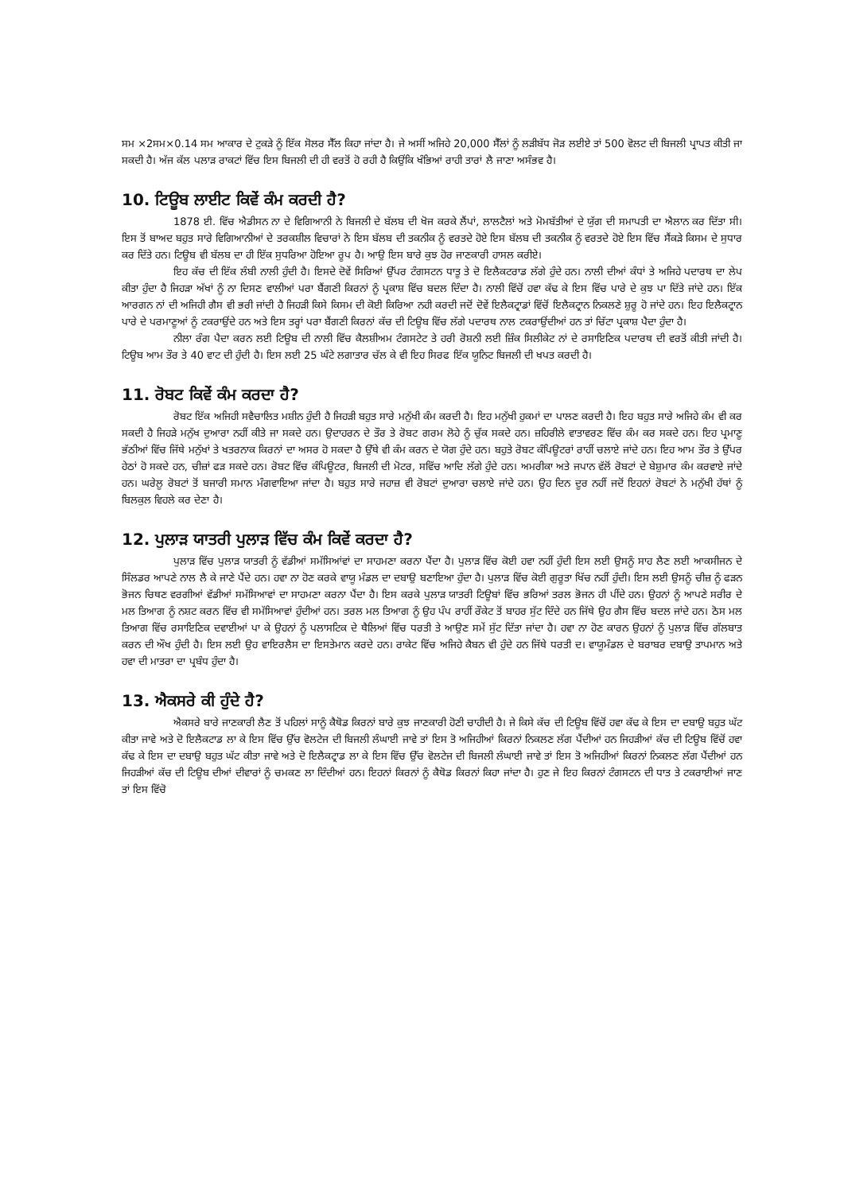ਸਮ ×2ਸਮ×0.14 ਸਮ ਆਕਾਰ ਦੇ ਟੁਕੜੇ ਨੂੰ ਇੱਕ ਸੋਲਰ ਸੈੱਲ ਕਿਹਾ ਜਾਂਦਾ ਹੈ। ਜੇ ਅਸੀਂ ਅਜਿਹੇ 20,000 ਸੈੱਲਾਂ ਨੂੰ ਲੜੀਬੱਧ ਜੋੜ ਲਈਏ ਤਾਂ 500 ਵੋਲਟ ਦੀ ਬਿਜਲੀ ਪ੍ਰਾਪਤ ਕੀਤੀ ਜਾ ਸਕਦੀ ਹੈ। ਅੱਜ ਕੱਲ ਪਲਾੜ ਰਾਕਟਾਂ ਵਿੱਚ ਇਸ ਬਿਜਲੀ ਦੀ ਹੀ ਵਰਤੋਂ ਹੋ ਰਹੀ ਹੈ ਕਿਉਂਕਿ ਖੰਭਿਆਂ ਰਾਹੀ ਤਾਰਾਂ ਲੈ ਜਾਣਾ ਅਸੰਭਵ ਹੈ।
10. ਟਿਊਬ ਲਾਈਟ ਕਿਵੇਂ ਕੰਮ ਕਰਦੀ ਹੈ?
1878 ਈ. ਵਿੱਚ ਐਡੀਸਨ ਨਾ ਦੇ ਵਿਗਿਆਨੀ ਨੇ ਬਿਜਲੀ ਦੇ ਬੱਲਬ ਦੀ ਖੋਜ ਕਰਕੇ ਲੈਂਪਾਂ, ਲਾਲਟੈਲਾਂ ਅਤੇ ਮੋਮਬੱਤੀਆਂ ਦੇ ਯੁੱਗ ਦੀ ਸਮਾਪਤੀ ਦਾ ਐਲਾਨ ਕਰ ਦਿੱਤਾ ਸੀ। ਇਸ ਤੋਂ ਬਾਅਦ ਬਹੁਤ ਸਾਰੇ ਵਿਗਿਆਨੀਆਂ ਦੇ ਤਰਕਸ਼ੀਲ ਵਿਚਾਰਾਂ ਨੇ ਇਸ ਬੱਲਬ ਦੀ ਤਕਨੀਕ ਨੂੰ ਵਰਤਦੇ ਹੋਏ ਇਸ ਬੱਲਬ ਦੀ ਤਕਨੀਕ ਨੂੰ ਵਰਤਦੇ ਹੋਏ ਇਸ ਵਿੱਚ ਸੈਂਕੜੇ ਕਿਸਮ ਦੇ ਸੁਧਾਰ ਕਰ ਦਿੱਤੇ ਹਨ। ਟਿਊਬ ਵੀ ਬੱਲਬ ਦਾ ਹੀ ਇੱਕ ਸੁਧਰਿਆ ਹੋਇਆ ਰੂਪ ਹੈ। ਆਉ ਇਸ ਬਾਰੇ ਕੁਝ ਹੋਰ ਜਾਣਕਾਰੀ ਹਾਸਲ ਕਰੀਏ।
ਇਹ ਕੱਚ ਦੀ ਇੱਕ ਲੰਬੀ ਨਾਲੀ ਹੁੰਦੀ ਹੈ। ਇਸਦੇ ਦੋਵੇਂ ਸਿਰਿਆਂ ਉੱਪਰ ਟੰਗਸਟਨ ਧਾਤੂ ਤੇ ਦੋ ਇਲੈਕਟਰਾਡ ਲੱਗੇ ਹੁੰਦੇ ਹਨ। ਨਾਲੀ ਦੀਆਂ ਕੰਧਾਂ ਤੇ ਅਜਿਹੇ ਪਦਾਰਥ ਦਾ ਲੇਪ ਕੀਤਾ ਹੁੰਦਾ ਹੈ ਜਿਹੜਾ ਅੱਖਾਂ ਨੂੰ ਨਾ ਦਿਸਣ ਵਾਲੀਆਂ ਪਰਾ ਬੈਂਗਣੀ ਕਿਰਨਾਂ ਨੂੰ ਪ੍ਰਕਾਸ਼ ਵਿੱਚ ਬਦਲ ਦਿੰਦਾ ਹੈ। ਨਾਲੀ ਵਿੱਚੋਂ ਹਵਾ ਕੱਢ ਕੇ ਇਸ ਵਿੱਚ ਪਾਰੇ ਦੇ ਕੁਝ ਪਾ ਦਿੱਤੇ ਜਾਂਦੇ ਹਨ। ਇੱਕ ਆਰਗਨ ਨਾਂ ਦੀ ਅਜਿਹੀ ਗੈਸ ਵੀ ਭਰੀ ਜਾਂਦੀ ਹੈ ਜਿਹੜੀ ਕਿਸੇ ਕਿਸਮ ਦੀ ਕੋਈ ਕਿਰਿਆ ਨਹੀ ਕਰਦੀ ਜਦੋਂ ਦੋਵੇਂ ਇਲੈਕਟ੍ਰਾਡਾਂ ਵਿੱਚੋਂ ਇਲੈਕਟ੍ਰਾਨ ਨਿਕਲਣੇ ਸ਼ੁਰੂ ਹੋ ਜਾਂਦੇ ਹਨ। ਇਹ ਇਲੈਕਟ੍ਰਾਨ ਪਾਰੇ ਦੇ ਪਰਮਾਣੂਆਂ ਨੂੰ ਟਕਰਾਉਂਦੇ ਹਨ ਅਤੇ ਇਸ ਤਰ੍ਹਾਂ ਪਰਾ ਬੈਂਗਣੀ ਕਿਰਨਾਂ ਕੱਚ ਦੀ ਟਿਊਬ ਵਿੱਚ ਲੱਗੇ ਪਦਾਰਥ ਨਾਲ ਟਕਰਾਉਂਦੀਆਂ ਹਨ ਤਾਂ ਚਿੱਟਾ ਪ੍ਰਕਾਸ਼ ਪੈਦਾ ਹੁੰਦਾ ਹੈ।
ਨੀਲਾ ਰੰਗ ਪੈਦਾ ਕਰਨ ਲਈ ਟਿਊਬ ਦੀ ਨਾਲੀ ਵਿੱਚ ਕੈਲਸ਼ੀਅਮ ਟੰਗਸਟੇਟ ਤੇ ਹਰੀ ਰੋਸ਼ਨੀ ਲਈ ਜ਼ਿੰਕ ਸਿਲੀਕੇਟ ਨਾਂ ਦੇ ਰਸਾਇਣਿਕ ਪਦਾਰਥ ਦੀ ਵਰਤੋਂ ਕੀਤੀ ਜਾਂਦੀ ਹੈ। ਟਿਊਬ ਆਮ ਤੌਰ ਤੇ 40 ਵਾਟ ਦੀ ਹੁੰਦੀ ਹੈ। ਇਸ ਲਈ 25 ਘੰਟੇ ਲਗਾਤਾਰ ਚੱਲ ਕੇ ਵੀ ਇਹ ਸਿਰਫ ਇੱਕ ਯੂਨਿਟ ਬਿਜਲੀ ਦੀ ਖਪਤ ਕਰਦੀ ਹੈ।
11. ਰੋਬਟ ਕਿਵੇਂ ਕੰਮ ਕਰਦਾ ਹੈ?
ਰੋਬਟ ਇੱਕ ਅਜਿਹੀ ਸਵੈਚਾਲਿਤ ਮਸ਼ੀਨ ਹੁੰਦੀ ਹੈ ਜਿਹੜੀ ਬਹੁਤ ਸਾਰੇ ਮਨੁੱਖੀ ਕੰਮ ਕਰਦੀ ਹੈ। ਇਹ ਮਨੁੱਖੀ ਹੁਕਮਾਂ ਦਾ ਪਾਲਣ ਕਰਦੀ ਹੈ। ਇਹ ਬਹੁਤ ਸਾਰੇ ਅਜਿਹੇ ਕੰਮ ਵੀ ਕਰ ਸਕਦੀ ਹੈ ਜਿਹੜੇ ਮਨੁੱਖ ਦੁਆਰਾ ਨਹੀਂ ਕੀਤੇ ਜਾ ਸਕਦੇ ਹਨ। ਉਦਾਹਰਨ ਦੇ ਤੌਰ ਤੇ ਰੋਬਟ ਗਰਮ ਲੋਹੇ ਨੂੰ ਚੁੱਕ ਸਕਦੇ ਹਨ। ਜ਼ਹਿਰੀਲੇ ਵਾਤਾਵਰਣ ਵਿੱਚ ਕੰਮ ਕਰ ਸਕਦੇ ਹਨ। ਇਹ ਪ੍ਰਮਾਣੂ ਭੱਠੀਆਂ ਵਿੱਚ ਜਿੱਥੇ ਮਨੁੱਖਾਂ ਤੇ ਖਤਰਨਾਕ ਕਿਰਨਾਂ ਦਾ ਅਸਰ ਹੋ ਸਕਦਾ ਹੈ ਉੱਥੇ ਵੀ ਕੰਮ ਕਰਨ ਦੇ ਯੋਗ ਹੁੰਦੇ ਹਨ। ਬਹੁਤੇ ਰੋਬਟ ਕੰਪਿਊਟਰਾਂ ਰਾਹੀਂ ਚਲਾਏ ਜਾਂਦੇ ਹਨ। ਇਹ ਆਮ ਤੌਰ ਤੇ ਉੱਪਰ ਹੇਠਾਂ ਹੋ ਸਕਦੇ ਹਨ, ਚੀਜ਼ਾਂ ਫੜ ਸਕਦੇ ਹਨ। ਰੋਬਟ ਵਿੱਚ ਕੰਪਿਊਟਰ, ਬਿਜਲੀ ਦੀ ਮੋਟਰ, ਸਵਿੱਚ ਆਦਿ ਲੱਗੇ ਹੁੰਦੇ ਹਨ। ਅਮਰੀਕਾ ਅਤੇ ਜਪਾਨ ਵੱਲੋਂ ਰੋਬਟਾਂ ਦੇ ਬੇਸ਼ੁਮਾਰ ਕੰਮ ਕਰਵਾਏ ਜਾਂਦੇ ਹਨ। ਘਰੇਲੂ ਰੋਬਟਾਂ ਤੋਂ ਬਜਾਰੀ ਸਮਾਨ ਮੰਗਵਾਇਆ ਜਾਂਦਾ ਹੈ। ਬਹੁਤ ਸਾਰੇ ਜਹਾਜ਼ ਵੀ ਰੋਬਟਾਂ ਦੁਆਰਾ ਚਲਾਏ ਜਾਂਦੇ ਹਨ। ਉਹ ਦਿਨ ਦੂਰ ਨਹੀਂ ਜਦੋਂ ਇਹਨਾਂ ਰੋਬਟਾਂ ਨੇ ਮਨੁੱਖੀ ਹੱਥਾਂ ਨੂੰ ਬਿਲਕੁਲ ਵਿਹਲੇ ਕਰ ਦੇਣਾ ਹੈ।
12. ਪੁਲਾੜ ਯਾਤਰੀ ਪੁਲਾੜ ਵਿੱਚ ਕੰਮ ਕਿਵੇਂ ਕਰਦਾ ਹੈ?
ਪੁਲਾੜ ਵਿੱਚ ਪੁਲਾੜ ਯਾਤਰੀ ਨੂੰ ਵੱਡੀਆਂ ਸਮੱਸਿਆਂਵਾਂ ਦਾ ਸਾਹਮਣਾ ਕਰਨਾ ਪੈਂਦਾ ਹੈ। ਪੁਲਾੜ ਵਿੱਚ ਕੋਈ ਹਵਾ ਨਹੀਂ ਹੁੰਦੀ ਇਸ ਲਈ ਉਸਨੂੰ ਸਾਹ ਲੈਣ ਲਈ ਆਕਸੀਜਨ ਦੇ ਸਿੰਲਡਰ ਆਪਣੇ ਨਾਲ ਲੈ ਕੇ ਜਾਣੇ ਪੈਂਦੇ ਹਨ। ਹਵਾ ਨਾ ਹੋਣ ਕਰਕੇ ਵਾਯੂ ਮੰਡਲ ਦਾ ਦਬਾਉ ਬਣਾਇਆ ਹੁੰਦਾ ਹੈ। ਪੁਲਾੜ ਵਿੱਚ ਕੋਈ ਗੁਰੂਤਾ ਖਿੱਚ ਨਹੀਂ ਹੁੰਦੀ। ਇਸ ਲਈ ਉਸਨੂੰ ਚੀਜ਼ ਨੂੰ ਫੜਨ ਭੋਜਨ ਚਿਥਣ ਵਰਗੀਆਂ ਵੱਡੀਆਂ ਸਮੱਸਿਆਵਾਂ ਦਾ ਸਾਹਮਣਾ ਕਰਨਾ ਪੈਂਦਾ ਹੈ। ਇਸ ਕਰਕੇ ਪੁਲਾੜ ਯਾਤਰੀ ਟਿਊਬਾਂ ਵਿੱਚ ਭਰਿਆਂ ਤਰਲ ਭੋਜਨ ਹੀ ਪੀਂਦੇ ਹਨ। ਉਹਨਾਂ ਨੂੰ ਆਪਣੇ ਸਰੀਰ ਦੇ ਮਲ ਤਿਆਗ ਨੂੰ ਨਸ਼ਟ ਕਰਨ ਵਿੱਚ ਵੀ ਸਮੱਸਿਆਵਾਂ ਹੁੰਦੀਆਂ ਹਨ। ਤਰਲ ਮਲ ਤਿਆਗ ਨੂੰ ਉਹ ਪੰਪ ਰਾਹੀਂ ਰੌਕੇਟ ਤੋਂ ਬਾਹਰ ਸੁੱਟ ਦਿੰਦੇ ਹਨ ਜਿੱਥੇ ਉਹ ਗੈਸ ਵਿੱਚ ਬਦਲ ਜਾਂਦੇ ਹਨ। ਠੋਸ ਮਲ ਤਿਆਗ ਵਿੱਚ ਰਸਾਇਣਿਕ ਦਵਾਈਆਂ ਪਾ ਕੇ ਉਹਨਾਂ ਨੂੰ ਪਲਾਸਟਿਕ ਦੇ ਥੈਲਿਆਂ ਵਿੱਚ ਧਰਤੀ ਤੇ ਆਉਣ ਸਮੇਂ ਸੁੱਟ ਦਿੱਤਾ ਜਾਂਦਾ ਹੈ। ਹਵਾ ਨਾ ਹੋਣ ਕਾਰਨ ਉਹਨਾਂ ਨੂੰ ਪੁਲਾੜ ਵਿੱਚ ਗੱਲਬਾਤ ਕਰਨ ਦੀ ਔਖ ਹੁੰਦੀ ਹੈ। ਇਸ ਲਈ ਉਹ ਵਾਇਰਲੈਸ ਦਾ ਇਸਤੇਮਾਨ ਕਰਦੇ ਹਨ। ਰਾਕੇਟ ਵਿੱਚ ਅਜਿਹੇ ਕੈਬਨ ਵੀ ਹੁੰਦੇ ਹਨ ਜਿੱਥੇ ਧਰਤੀ ਦ। ਵਾਯੂਮੰਡਲ ਦੇ ਬਰਾਬਰ ਦਬਾਉ ਤਾਪਮਾਨ ਅਤੇ ਹਵਾ ਦੀ ਮਾਤਰਾ ਦਾ ਪ੍ਰਬੰਧ ਹੁੰਦਾ ਹੈ।
13. ਐਕਸਰੇ ਕੀ ਹੁੰਦੇ ਹੈ?
ਐਕਸਰੇ ਬਾਰੇ ਜਾਣਕਾਰੀ ਲੈਣ ਤੋਂ ਪਹਿਲਾਂ ਸਾਨੂੰ ਕੈਥੋਡ ਕਿਰਨਾਂ ਬਾਰੇ ਕੁਝ ਜਾਣਕਾਰੀ ਹੋਣੀ ਚਾਹੀਦੀ ਹੈ। ਜੇ ਕਿਸੇ ਕੱਚ ਦੀ ਟਿਊਬ ਵਿੱਚੋਂ ਹਵਾ ਕੱਢ ਕੇ ਇਸ ਦਾ ਦਬਾਉ ਬਹੁਤ ਘੱਟ ਕੀਤਾ ਜਾਵੇ ਅਤੇ ਦੋ ਇਲੈਕਟਾਡ ਲਾ ਕੇ ਇਸ ਵਿੱਚ ਉੱਚ ਵੋਲਟੇਜ ਦੀ ਬਿਜਲੀ ਲੰਘਾਈ ਜਾਵੇ ਤਾਂ ਇਸ ਤੋ ਅਜਿਹੀਆਂ ਕਿਰਨਾਂ ਨਿਕਲਣ ਲੱਗ ਪੈਂਦੀਆਂ ਹਨ ਜਿਹੜੀਆਂ ਕੱਚ ਦੀ ਟਿਊਬ ਵਿੱਚੋਂ ਹਵਾ ਕੱਢ ਕੇ ਇਸ ਦਾ ਦਬਾਉ ਬਹੁਤ ਘੱਟ ਕੀਤਾ ਜਾਵੇ ਅਤੇ ਦੋ ਇਲੈਕਟ੍ਰਾਡ ਲਾ ਕੇ ਇਸ ਵਿੱਚ ਉੱਚ ਵੋਲਟੇਜ ਦੀ ਬਿਜਲੀ ਲੰਘਾਈ ਜਾਵੇ ਤਾਂ ਇਸ ਤੋ ਅਜਿਹੀਆਂ ਕਿਰਨਾਂ ਨਿਕਲਣ ਲੱਗ ਪੈਂਦੀਆਂ ਹਨ ਜਿਹੜੀਆਂ ਕੱਚ ਦੀ ਟਿਊਬ ਦੀਆਂ ਦੀਵਾਰਾਂ ਨੂੰ ਚਮਕਣ ਲਾ ਦਿੰਦੀਆਂ ਹਨ। ਇਹਨਾਂ ਕਿਰਨਾਂ ਨੂੰ ਕੈਥੋਡ ਕਿਰਨਾਂ ਕਿਹਾ ਜਾਂਦਾ ਹੈ। ਹੁਣ ਜੇ ਇਹ ਕਿਰਨਾਂ ਟੰਗਸਟਨ ਦੀ ਧਾਤ ਤੇ ਟਕਰਾਈਆਂ ਜਾਣ ਤਾਂ ਇਸ ਵਿੱਚੋ